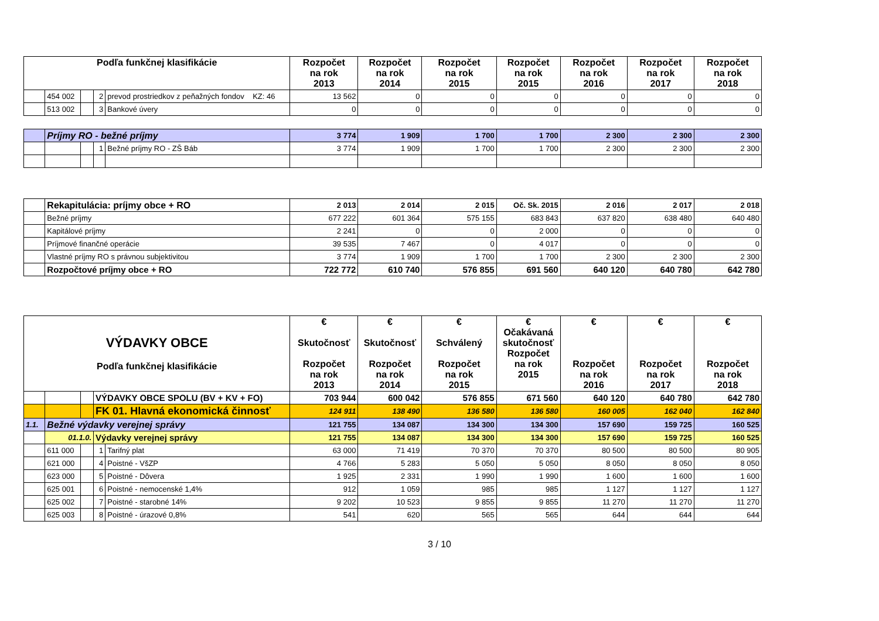| Podľa funkčnej klasifikácie | | | | | Rozpočet na rok 2013 | Rozpočet na rok 2014 | Rozpočet na rok 2015 | Rozpočet na rok 2015 | Rozpočet na rok 2016 | Rozpočet na rok 2017 | Rozpočet na rok 2018 |
| --- | --- | --- | --- | --- | --- | --- | --- | --- | --- | --- | --- |
| | 454 002 | | 2 | prevod prostriedkov z peňažných fondov KZ: 46 | 13 562 | 0 | 0 | 0 | 0 | 0 | 0 |
| | 513 002 | | 3 | Bankové úvery | 0 | 0 | 0 | 0 | 0 | 0 | 0 |
| | Príjmy RO - bežné príjmy | | | | 3 774 | 1 909 | 1 700 | 1 700 | 2 300 | 2 300 | 2 300 |
| | | | 1 | Bežné príjmy RO - ZŠ Báb | 3 774 | 1 909 | 1 700 | 1 700 | 2 300 | 2 300 | 2 300 |
| | Rekapitulácia: príjmy obce + RO | 2 013 | 2 014 | 2 015 | Oč. Sk. 2015 | 2 016 | 2 017 | 2 018 |
| | Bežné príjmy | 677 222 | 601 364 | 575 155 | 683 843 | 637 820 | 638 480 | 640 480 |
| | Kapitálové príjmy | 2 241 | 0 | 0 | 2 000 | 0 | 0 | 0 |
| | Príjmové finančné operácie | 39 535 | 7 467 | 0 | 4 017 | 0 | 0 | 0 |
| | Vlastné príjmy RO s právnou subjektivitou | 3 774 | 1 909 | 1 700 | 1 700 | 2 300 | 2 300 | 2 300 |
| | Rozpočtové príjmy obce + RO | 722 772 | 610 740 | 576 855 | 691 560 | 640 120 | 640 780 | 642 780 |
| VÝDAVKY OBCE Podľa funkčnej klasifikácie | | | | | € Skutočnosť Rozpočet na rok 2013 | € Skutočnosť Rozpočet na rok 2014 | € Schválený Rozpočet na rok 2015 | € Očakávaná skutočnosť Rozpočet na rok 2015 | € Rozpočet na rok 2016 | € Rozpočet na rok 2017 | € Rozpočet na rok 2018 |
| --- | --- | --- | --- | --- | --- | --- | --- | --- | --- | --- | --- |
| | | | VÝDAVKY OBCE SPOLU (BV + KV + FO) | | 703 944 | 600 042 | 576 855 | 671 560 | 640 120 | 640 780 | 642 780 |
| | | | FK 01. Hlavná ekonomická činnosť | | 124 911 | 138 490 | 136 580 | 136 580 | 160 005 | 162 040 | 162 840 |
| 1.1. | Bežné výdavky verejnej správy | | | | 121 755 | 134 087 | 134 300 | 134 300 | 157 690 | 159 725 | 160 525 |
| | 01.1.0. | | Výdavky verejnej správy | | 121 755 | 134 087 | 134 300 | 134 300 | 157 690 | 159 725 | 160 525 |
| | 611 000 | | 1 | Tarifný plat | 63 000 | 71 419 | 70 370 | 70 370 | 80 500 | 80 500 | 80 905 |
| | 621 000 | | 4 | Poistné - VšZP | 4 766 | 5 283 | 5 050 | 5 050 | 8 050 | 8 050 | 8 050 |
| | 623 000 | | 5 | Poistné - Dôvera | 1 925 | 2 331 | 1 990 | 1 990 | 1 600 | 1 600 | 1 600 |
| | 625 001 | | 6 | Poistné - nemocenské 1,4% | 912 | 1 059 | 985 | 985 | 1 127 | 1 127 | 1 127 |
| | 625 002 | | 7 | Poistné - starobné 14% | 9 202 | 10 523 | 9 855 | 9 855 | 11 270 | 11 270 | 11 270 |
| | 625 003 | | 8 | Poistné - úrazové 0,8% | 541 | 620 | 565 | 565 | 644 | 644 | 644 |
3 / 10